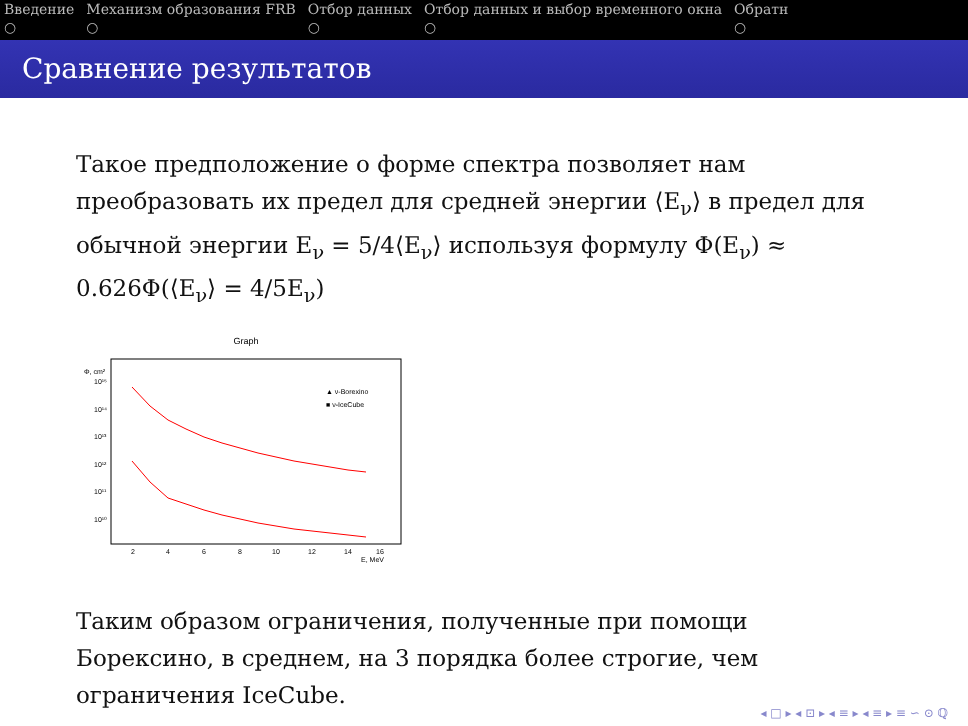Введение
○
Механизм образования FRB
○
Отбор данных
○
Отбор данных и выбор временного окна
○
Обратн
○
Сравнение результатов
Такое предположение о форме спектра позволяет нам преобразовать их предел для средней энергии ⟨E<sub>ν</sub>⟩ в предел для обычной энергии E<sub>ν</sub> = 5/4⟨E<sub>ν</sub>⟩ используя формулу Φ(E<sub>ν</sub>) ≈ 0.626Φ(⟨E<sub>ν</sub>⟩ = 4/5E<sub>ν</sub>)
Graph
Φ, cm²
10¹⁵
10¹⁴
10¹³
10¹²
10¹¹
10¹⁰
2
4
6
8
10
12
14
16
E, MeV
▲ ν-Borexino
■ ν-IceCube
Таким образом ограничения, полученные при помощи Борексино, в среднем, на 3 порядка более строгие, чем ограничения IceCube.
◂ □ ▸ ◂ ⊡ ▸ ◂ ≡ ▸ ◂ ≡ ▸ ≡ ∽ ⊙ ℚ